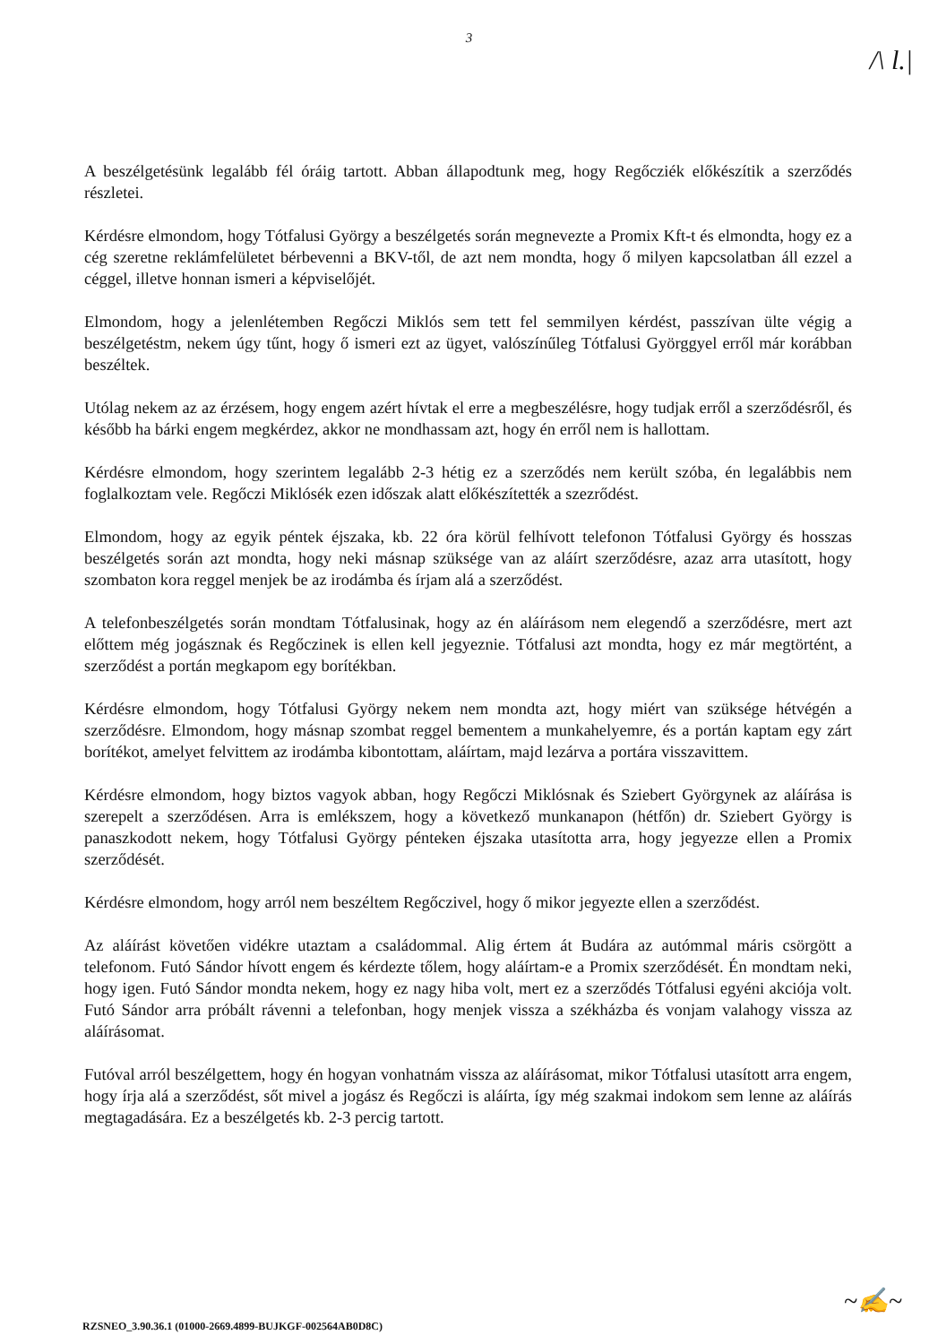3
/\ l.|
A beszélgetésünk legalább fél óráig tartott. Abban állapodtunk meg, hogy Regőcziék előkészítik a szerződés részletei.
Kérdésre elmondom, hogy Tótfalusi György a beszélgetés során megnevezte a Promix Kft-t és elmondta, hogy ez a cég szeretne reklámfelületet bérbevenni a BKV-től, de azt nem mondta, hogy ő milyen kapcsolatban áll ezzel a céggel, illetve honnan ismeri a képviselőjét.
Elmondom, hogy a jelenlétemben Regőczi Miklós sem tett fel semmilyen kérdést, passzívan ülte végig a beszélgetéstm, nekem úgy tűnt, hogy ő ismeri ezt az ügyet, valószínűleg Tótfalusi Györggyel erről már korábban beszéltek.
Utólag nekem az az érzésem, hogy engem azért hívtak el erre a megbeszélésre, hogy tudjak erről a szerződésről, és később ha bárki engem megkérdez, akkor ne mondhassam azt, hogy én erről nem is hallottam.
Kérdésre elmondom, hogy szerintem legalább 2-3 hétig ez a szerződés nem került szóba, én legalábbis nem foglalkoztam vele. Regőczi Miklósék ezen időszak alatt előkészítették a szezrődést.
Elmondom, hogy az egyik péntek éjszaka, kb. 22 óra körül felhívott telefonon Tótfalusi György és hosszas beszélgetés során azt mondta, hogy neki másnap szüksége van az aláírt szerződésre, azaz arra utasított, hogy szombaton kora reggel menjek be az irodámba és írjam alá a szerződést.
A telefonbeszélgetés során mondtam Tótfalusinak, hogy az én aláírásom nem elegendő a szerződésre, mert azt előttem még jogásznak és Regőczinek is ellen kell jegyeznie. Tótfalusi azt mondta, hogy ez már megtörtént, a szerződést a portán megkapom egy borítékban.
Kérdésre elmondom, hogy Tótfalusi György nekem nem mondta azt, hogy miért van szüksége hétvégén a szerződésre. Elmondom, hogy másnap szombat reggel bementem a munkahelyemre, és a portán kaptam egy zárt borítékot, amelyet felvittem az irodámba kibontottam, aláírtam, majd lezárva a portára visszavittem.
Kérdésre elmondom, hogy biztos vagyok abban, hogy Regőczi Miklósnak és Sziebert Györgynek az aláírása is szerepelt a szerződésen. Arra is emlékszem, hogy a következő munkanapon (hétfőn) dr. Sziebert György is panaszkodott nekem, hogy Tótfalusi György pénteken éjszaka utasította arra, hogy jegyezze ellen a Promix szerződését.
Kérdésre elmondom, hogy arról nem beszéltem Regőczivel, hogy ő mikor jegyezte ellen a szerződést.
Az aláírást követően vidékre utaztam a családommal. Alig értem át Budára az autómmal máris csörgött a telefonom. Futó Sándor hívott engem és kérdezte tőlem, hogy aláírtam-e a Promix szerződését. Én mondtam neki, hogy igen. Futó Sándor mondta nekem, hogy ez nagy hiba volt, mert ez a szerződés Tótfalusi egyéni akciója volt. Futó Sándor arra próbált rávenni a telefonban, hogy menjek vissza a székházba és vonjam valahogy vissza az aláírásomat.
Futóval arról beszélgettem, hogy én hogyan vonhatnám vissza az aláírásomat, mikor Tótfalusi utasított arra engem, hogy írja alá a szerződést, sőt mivel a jogász és Regőczi is aláírta, így még szakmai indokom sem lenne az aláírás megtagadására. Ez a beszélgetés kb. 2-3 percig tartott.
~✍~
RZSNEO_3.90.36.1 (01000-2669.4899-BUJKGF-002564AB0D8C)